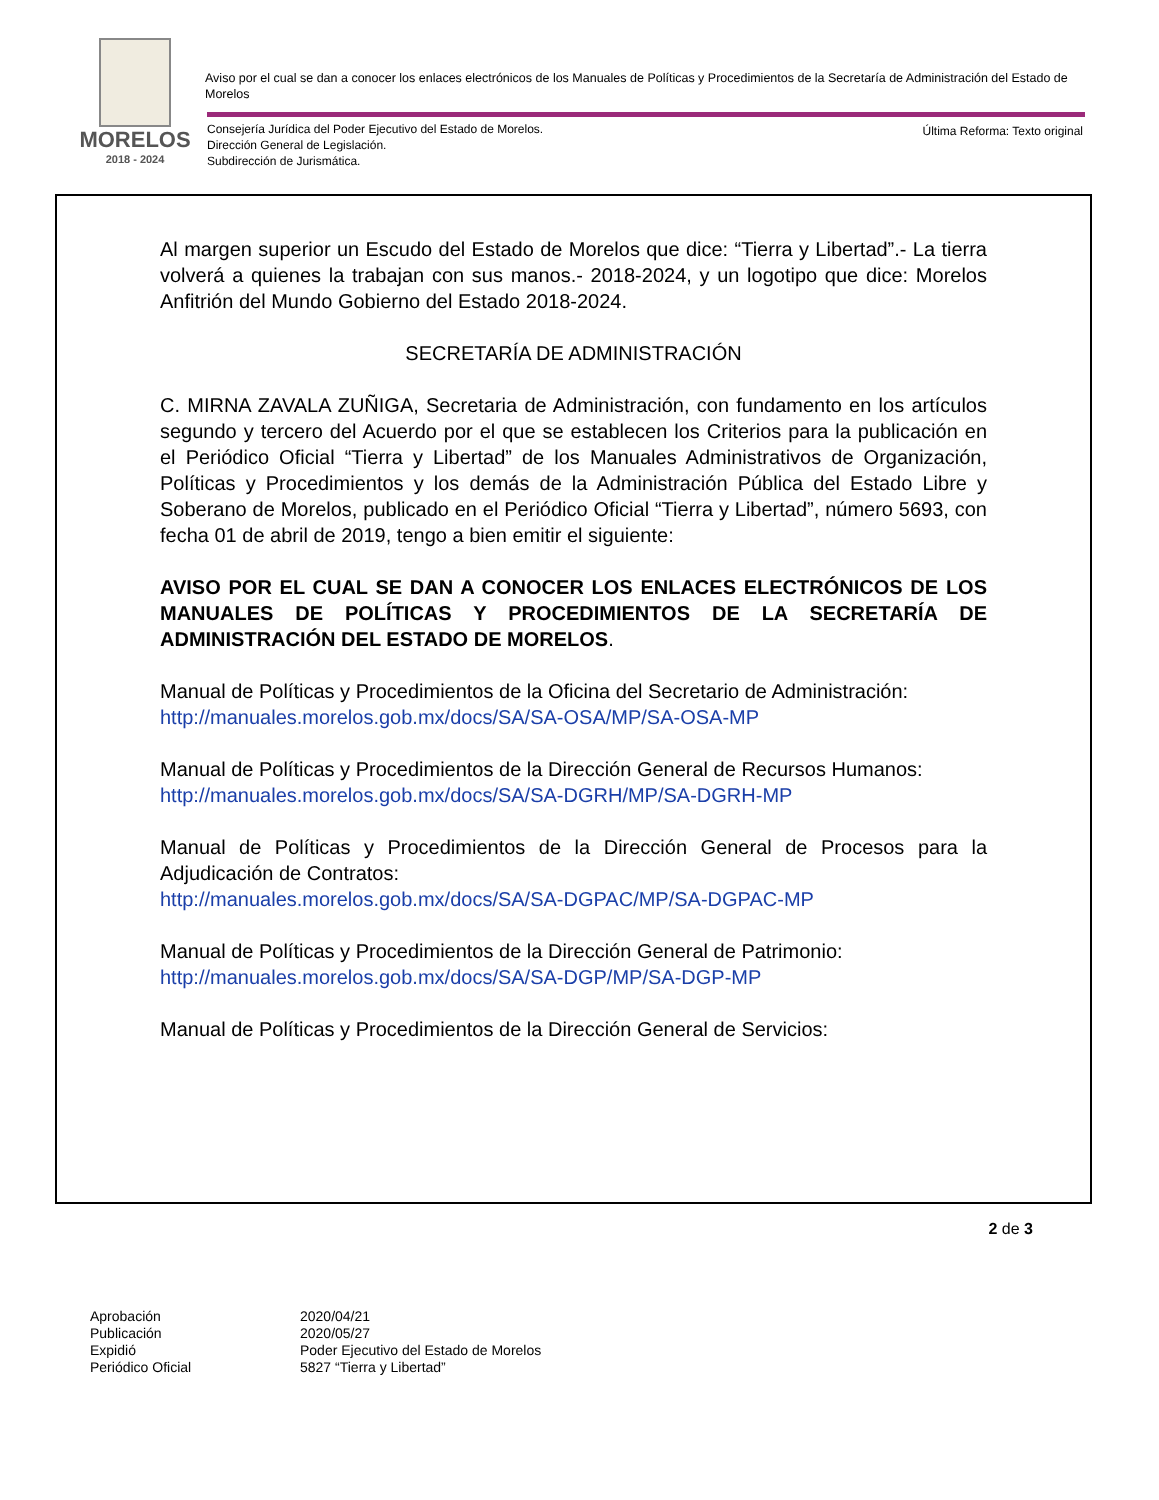MORELOS
2018 - 2024
Aviso por el cual se dan a conocer los enlaces electrónicos de los Manuales de Políticas y Procedimientos de la Secretaría de Administración del Estado de Morelos
Consejería Jurídica del Poder Ejecutivo del Estado de Morelos.
Dirección General de Legislación.
Subdirección de Jurismática.
Última Reforma: Texto original
Al margen superior un Escudo del Estado de Morelos que dice: “Tierra y Libertad”.- La tierra volverá a quienes la trabajan con sus manos.- 2018-2024, y un logotipo que dice: Morelos Anfitrión del Mundo Gobierno del Estado 2018-2024.
SECRETARÍA DE ADMINISTRACIÓN
C. MIRNA ZAVALA ZUÑIGA, Secretaria de Administración, con fundamento en los artículos segundo y tercero del Acuerdo por el que se establecen los Criterios para la publicación en el Periódico Oficial “Tierra y Libertad” de los Manuales Administrativos de Organización, Políticas y Procedimientos y los demás de la Administración Pública del Estado Libre y Soberano de Morelos, publicado en el Periódico Oficial “Tierra y Libertad”, número 5693, con fecha 01 de abril de 2019, tengo a bien emitir el siguiente:
AVISO POR EL CUAL SE DAN A CONOCER LOS ENLACES ELECTRÓNICOS DE LOS MANUALES DE POLÍTICAS Y PROCEDIMIENTOS DE LA SECRETARÍA DE ADMINISTRACIÓN DEL ESTADO DE MORELOS.
Manual de Políticas y Procedimientos de la Oficina del Secretario de Administración:
http://manuales.morelos.gob.mx/docs/SA/SA-OSA/MP/SA-OSA-MP
Manual de Políticas y Procedimientos de la Dirección General de Recursos Humanos:
http://manuales.morelos.gob.mx/docs/SA/SA-DGRH/MP/SA-DGRH-MP
Manual de Políticas y Procedimientos de la Dirección General de Procesos para la Adjudicación de Contratos:
http://manuales.morelos.gob.mx/docs/SA/SA-DGPAC/MP/SA-DGPAC-MP
Manual de Políticas y Procedimientos de la Dirección General de Patrimonio:
http://manuales.morelos.gob.mx/docs/SA/SA-DGP/MP/SA-DGP-MP
Manual de Políticas y Procedimientos de la Dirección General de Servicios:
2 de 3
Aprobación 2020/04/21 Publicación 2020/05/27 Expidió Poder Ejecutivo del Estado de Morelos Periódico Oficial 5827 “Tierra y Libertad”